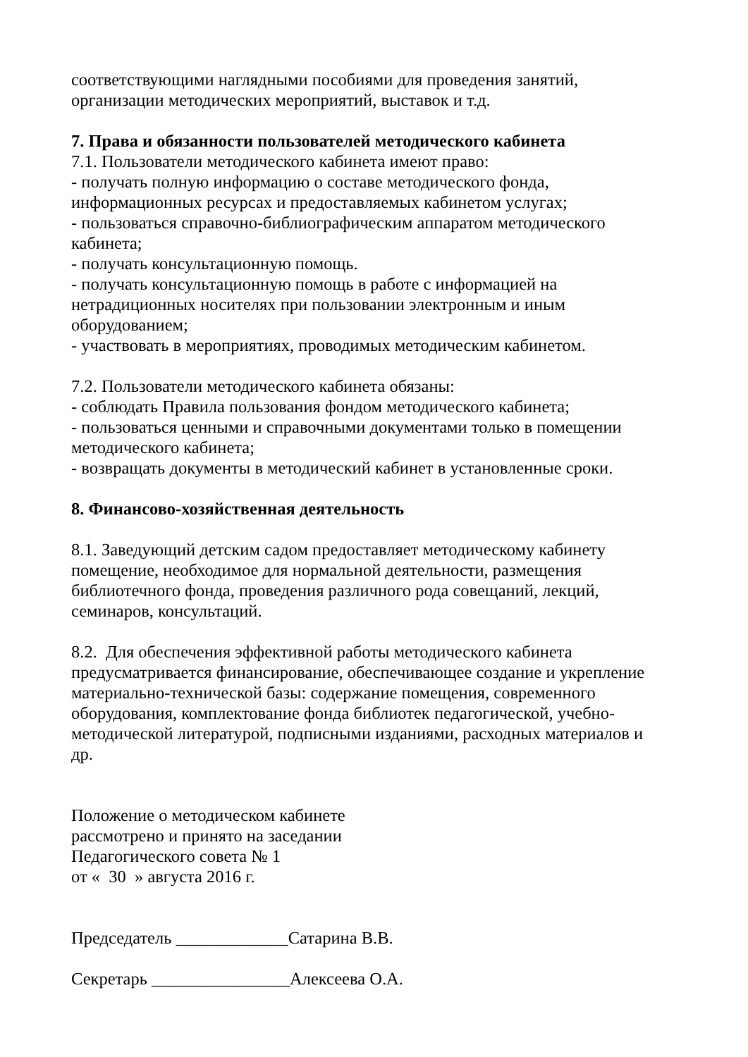соответствующими наглядными пособиями для проведения занятий,
организации методических мероприятий, выставок и т.д.
7. Права и обязанности пользователей методического кабинета
7.1. Пользователи методического кабинета имеют право:
- получать полную информацию о составе методического фонда,
информационных ресурсах и предоставляемых кабинетом услугах;
- пользоваться справочно-библиографическим аппаратом методического
кабинета;
- получать консультационную помощь.
- получать консультационную помощь в работе с информацией на
нетрадиционных носителях при пользовании электронным и иным
оборудованием;
- участвовать в мероприятиях, проводимых методическим кабинетом.
7.2. Пользователи методического кабинета обязаны:
- соблюдать Правила пользования фондом методического кабинета;
- пользоваться ценными и справочными документами только в помещении
методического кабинета;
- возвращать документы в методический кабинет в установленные сроки.
8. Финансово-хозяйственная деятельность
8.1. Заведующий детским садом предоставляет методическому кабинету
помещение, необходимое для нормальной деятельности, размещения
библиотечного фонда, проведения различного рода совещаний, лекций,
семинаров, консультаций.
8.2. Для обеспечения эффективной работы методического кабинета
предусматривается финансирование, обеспечивающее создание и укрепление
материально-технической базы: содержание помещения, современного
оборудования, комплектование фонда библиотек педагогической, учебно-
методической литературой, подписными изданиями, расходных материалов и
др.
Положение о методическом кабинете
рассмотрено и принято на заседании
Педагогического совета № 1
от « 30 » августа 2016 г.
Председатель _____________Сатарина В.В.
Секретарь ________________Алексеева О.А.